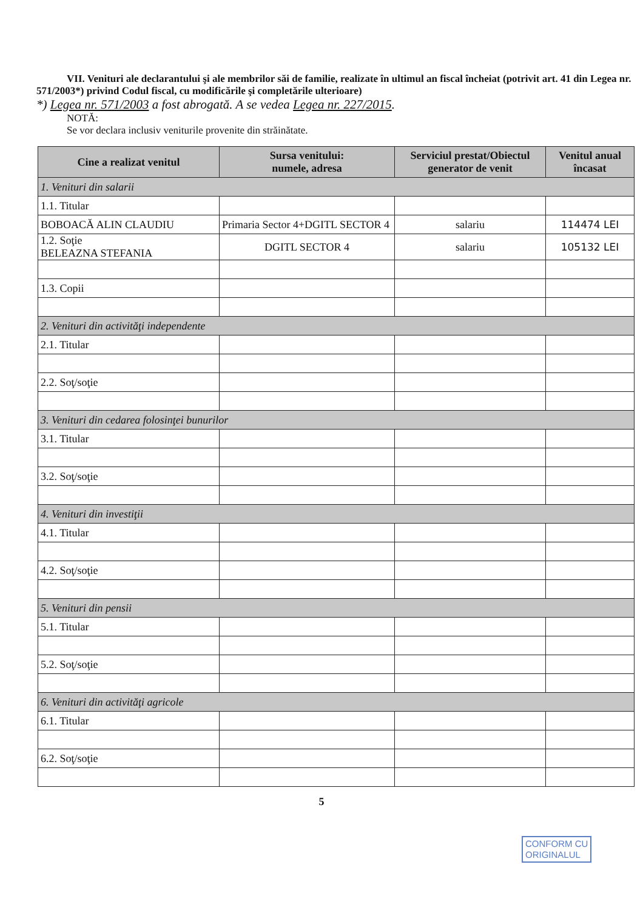VII. Venituri ale declarantului şi ale membrilor săi de familie, realizate în ultimul an fiscal încheiat (potrivit art. 41 din Legea nr. 571/2003*) privind Codul fiscal, cu modificările şi completările ulterioare)
*) Legea nr. 571/2003 a fost abrogată. A se vedea Legea nr. 227/2015.
NOTĂ:
Se vor declara inclusiv veniturile provenite din străinătate.
| Cine a realizat venitul | Sursa venitului: numele, adresa | Serviciul prestat/Obiectul generator de venit | Venitul anual încasat |
| --- | --- | --- | --- |
| 1. Venituri din salarii | | | |
| 1.1. Titular | | | |
| BOBOACĂ ALIN CLAUDIU | Primaria Sector 4+DGITL SECTOR 4 | salariu | 114474 LEI |
| 1.2. Soţie BELEAZNA STEFANIA | DGITL SECTOR 4 | salariu | 105132 LEI |
| 1.3. Copii | | | |
| 2. Venituri din activităţi independente | | | |
| 2.1. Titular | | | |
| 2.2. Soţ/soţie | | | |
| 3. Venituri din cedarea folosinţei bunurilor | | | |
| 3.1. Titular | | | |
| 3.2. Soţ/soţie | | | |
| 4. Venituri din investiţii | | | |
| 4.1. Titular | | | |
| 4.2. Soţ/soţie | | | |
| 5. Venituri din pensii | | | |
| 5.1. Titular | | | |
| 5.2. Soţ/soţie | | | |
| 6. Venituri din activităţi agricole | | | |
| 6.1. Titular | | | |
| 6.2. Soţ/soţie | | | |
5
CONFORM CU
ORIGINALUL